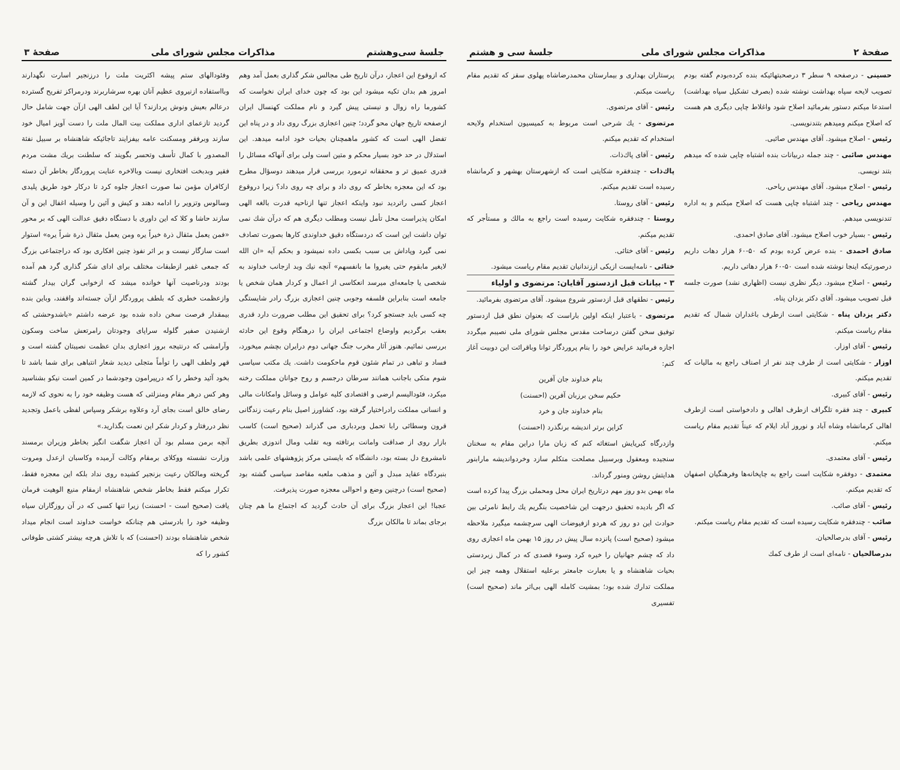صفحهٔ ۲ مذاکرات مجلس شورای ملی جلسهٔ سی و هشتم
حسینی - درصفحه ۹ سطر ۳ درصحبتهائیکه بنده کرده‌بودم گفته بودم تصویب لایحه سپاه بهداشت نوشته شده (بصرف تشکیل سپاه بهداشت) استدعا میکنم دستور بفرمائید اصلاح شود واغلاط چاپی دیگری هم هست که اصلاح میکنم ومیدهم بتندنویسی.
رئیس - اصلاح میشود. آقای مهندس صائبی.
مهندس صائبی - چند جمله دربیانات بنده اشتباه چاپی شده که میدهم بتند نویسی.
رئیس - اصلاح میشود. آقای مهندس ریاحی.
مهندس ریاحی - چند اشتباه چاپی هست که اصلاح میکنم و به اداره تندنویسی میدهم.
رئیس - بسیار خوب اصلاح میشود. آقای صادق احمدی.
صادق احمدی - بنده عرض کرده بودم که ۵۰-۶۰ هزار دهات داریم درصورتیکه اینجا نوشته شده است ۵۰-۶۰ هزار دهاتی داریم.
رئیس - اصلاح میشود. دیگر نظری نیست (اظهاری نشد) صورت جلسه قبل تصویب میشود. آقای دکتر یزدان پناه.
دکتر یزدان پناه - شکایتی است ازطرف باغداران شمال که تقدیم مقام ریاست میکنم.
رئیس - آقای اوزار.
اوزار - شکایتی است از طرف چند نفر از اصناف راجع به مالیات که تقدیم میکنم.
رئیس - آقای کبیری.
کبیری - چند فقره تلگراف ازطرف اهالی و دادخواستی است ازطرف اهالی کرمانشاه وشاه آباد و نوروز آباد ایلام که عیناً تقدیم مقام ریاست میکنم.
رئیس - آقای معتمدی.
معتمدی - دوفقره شکایت است راجع به چاپخانه‌ها وفرهنگیان اصفهان که تقدیم میکنم.
رئیس - آقای صائب.
صائب - چندفقره شکایت رسیده است که تقدیم مقام ریاست میکنم.
رئیس - آقای بدرصالحیان.
بدرصالحیان - نامه‌ای است از طرف کمك
پرستاران بهداری و بیمارستان محمدرضاشاه پهلوی سقز که تقدیم مقام ریاست میکنم.
رئیس - آقای مرتضوی.
مرتضوی - یك شرحی است مربوط به کمیسیون استخدام ولایحه استخدام که تقدیم میکنم.
رئیس - آقای پاك‌ذات.
پاك‌ذات - چندفقره شکایتی است که ازشهرستان بهشهر و کرمانشاه رسیده است تقدیم میکنم.
رئیس - آقای روستا.
روستا - چندفقره شکایت رسیده است راجع به مالك و مستأجر که تقدیم میکنم.
رئیس - آقای ختائی.
ختائی - نامه‌ایست ازیکی اززندانیان تقدیم مقام ریاست میشود.
۳ - بیانات قبل ازدستور آقایان: مرتضوی و اولیاء
رئیس - نطقهای قبل ازدستور شروع میشود. آقای مرتضوی بفرمائید.
مرتضوی - باعتبار اینکه اولین باراست که بعنوان نطق قبل ازدستور توفیق سخن گفتن درساحت مقدس مجلس شورای ملی نصیبم میگردد اجازه فرمائید عرایض خود را بنام پروردگار توانا وباقرائت این دوبیت آغاز کنم:
بنام خداوند جان آفرین
حکیم سخن برزبان آفرین (احسنت)
بنام خداوند جان و خرد
کزاین برتر اندیشه برنگذرد (احسنت)
وازدرگاه کبریایش استغاثه کنم که زبان مارا دراین مقام به سخنان سنجیده ومعقول وبرسبیل مصلحت متکلم سازد وخردواندیشه مارابنور هدایتش روشن ومنور گرداند.
ماه بهمن بدو روز مهم درتاریخ ایران محل ومحملی بزرگ پیدا کرده است که اگر بادیده تحقیق درجهت این شاخصیت بنگریم یك رابط نامرئی بین حوادث این دو روز که هردو ازفیوضات الهی سرچشمه میگیرد ملاحظه میشود (صحیح است) پانزده سال پیش در روز ۱۵ بهمن ماه اعجازی روی داد که چشم جهانیان را خیره کرد وسوء قصدی که در کمال زبردستی بحیات شاهنشاه و یا بعبارت جامعتر برعلیه استقلال وهمه چیز این مملکت تدارك شده بود؛ بمشیت کامله الهی بی‌اثر ماند (صحیح است) تفسیری
جلسهٔ سی‌وهشتم مذاکرات مجلس شورای ملی صفحهٔ ۳
که ازوقوع این اعجاز، درآن تاریخ طی مجالس شکر گذاری بعمل آمد وهم امروز هم بدان تکیه میشود این بود که چون خدای ایران نخواست که کشورما راه زوال و نیستی پیش گیرد و نام مملکت کهنسال ایران ازصفحه تاریخ جهان محو گردد؛ چنین اعجازی بزرگ روی داد و در پناه این تفضل الهی است که کشور ماهمچنان بحیات خود ادامه میدهد. این استدلال در حد خود بسیار محکم و متین است ولی برای آنهاکه مسائل را قدری عمیق تر و محققانه ترمورد بررسی قرار میدهند دوسؤال مطرح بود که این معجزه بخاطر که روی داد و برای چه روی داد؟ زیرا دروقوع اعجاز کسی راتردید نبود واینکه اعجاز تنها ازناحیه قدرت بالغه الهی امکان پذیراست محل تأمل نیست ومطلب دیگری هم که درآن شك نمی توان داشت این است که دردستگاه دقیق خداوندی کارها بصورت تصادف نمی گیرد وپاداش بی سبب بکسی داده نمیشود و بحکم آیه «ان الله لایغیر مابقوم حتی یغیروا ما بانفسهم» آنچه نیك وبد ازجانب خداوند به شخصی یا جامعه‌ای میرسد انعکاسی از اعمال و کردار همان شخص یا جامعه است بنابراین فلسفه وجوبی چنین اعجازی بزرگ رادر شایستگی چه کسی باید جستجو کرد؟ برای تحقیق این مطلب ضرورت دارد قدری بعقب برگردیم واوضاع اجتماعی ایران را درهنگام وقوع این حادثه بررسی نمائیم. هنوز آثار مخرب جنگ جهانی دوم درایران بچشم میخورد، فساد و تباهی در تمام شئون قوم ماحکومت داشت. یك مکتب سیاسی شوم متکی باجانب همانند سرطان درجسم و روح جوانان مملکت رخنه میکرد، فئودالیسم ارضی و اقتصادی کلیه عوامل و وسائل وامکانات مالی و انسانی مملکت رادراختیار گرفته بود، کشاورز اصیل بنام رعیت زندگانی قرون وسطائی رابا تحمل وبردباری می گذراند (صحیح است) کاسب بازار روی از صداقت وامانت برتافته وبه تقلب ومال اندوزی بطریق نامشروع دل بسته بود، دانشگاه که بایستی مرکز پژوهشهای علمی باشد بنبردگاه عقاید مبدل و آئین و مذهب ملعبه مقاصد سیاسی گشته بود (صحیح است) درچنین وضع و احوالی معجزه صورت پذیرفت.
عجبا! این اعجاز بزرگ برای آن حادث گردید که اجتماع ما هم چنان برجای بماند تا مالکان بزرگ
وفئودالهای ستم پیشه اکثریت ملت را درزنجیر اسارت نگهدارند وبااستفاده ازنیروی عظیم آنان بهره سرشاربرند ودرمراکز تفریح گسترده درعالم بعیش ونوش پردازند؟ آیا این لطف الهی ازآن جهت شامل حال گردید تازعمای اداری مملکت بیت المال ملت را دست آویز امیال خود سازند وبرفقر ومسکنت عامه بیفزایند تاجائیکه شاهنشاه بر سبیل نفثة المصدور با کمال تأسف وتحسر بگویند که سلطنت بریك مشت مردم فقیر وبدبخت افتخاری نیست وبالاخره عنایت پروردگار بخاطر آن دسته ازکافران مؤمن نما صورت اعجاز جلوه کرد تا درکار خود طریق پلیدی وسالوس وتزویر را ادامه دهند و کیش و آئین را وسیله اغفال این و آن سازند حاشا و کلا که این داوری با دستگاه دقیق عدالت الهی که بر محور «فمن یعمل مثقال ذرة خیراً یره ومن یعمل مثقال ذرة شراً یره» استوار است سازگار نیست و بر اثر نفوذ چنین افکاری بود که دراجتماعی بزرگ که جمعی غفیر ازطبقات مختلف برای ادای شکر گذاری گرد هم آمده بودند ودرناصیت آنها خوانده میشد که ازخوابی گران بیدار گشته وازعظمت خطری که بلطف پروردگار ازآن جسته‌اند واقفند، وباین بنده بیمقدار فرصت سخن داده شده بود عرضه داشتم «باشدوحشتی که ازشنیدن صفیر گلوله سراپای وجودتان رامرتعش ساخت وسکون وآرامشی که درنتیجه بروز اعجازی بدان عظمت نصیبتان گشته است و قهر ولطف الهی را توأماً متجلی دیدید شعار انتباهی برای شما باشد تا بخود آئید وخطر را که درپیرامون وجودشما در کمین است نیکو بشناسید وهر کس درهر مقام ومنزلتی که هست وظیفه خود را به نحوی که لازمه رضای خالق است بجای آرد وعلاوه برشکر وسپاس لفظی باعمل وتجدید نظر دررفتار و کردار شکر این نعمت بگذارید.»
آنچه برمن مسلم بود آن اعجاز شگفت انگیز بخاطر وزیران برمسند وزارت نشسته ووکلای برمقام وکالت آرمیده وکاسبان ازعدل ومروت گریخته ومالکان رعیت بزنجیر کشیده روی نداد بلکه این معجزه فقط، تکرار میکنم فقط بخاطر شخص شاهنشاه ازمقام منیع الوهیت فرمان یافت (صحیح است - احسنت) زیرا تنها کسی که در آن روزگاران سیاه وظیفه خود را بادرستی هم چنانکه خواست خداوند است انجام میداد شخص شاهنشاه بودند (احسنت) که با تلاش هرچه بیشتر کشتی طوفانی کشور را که